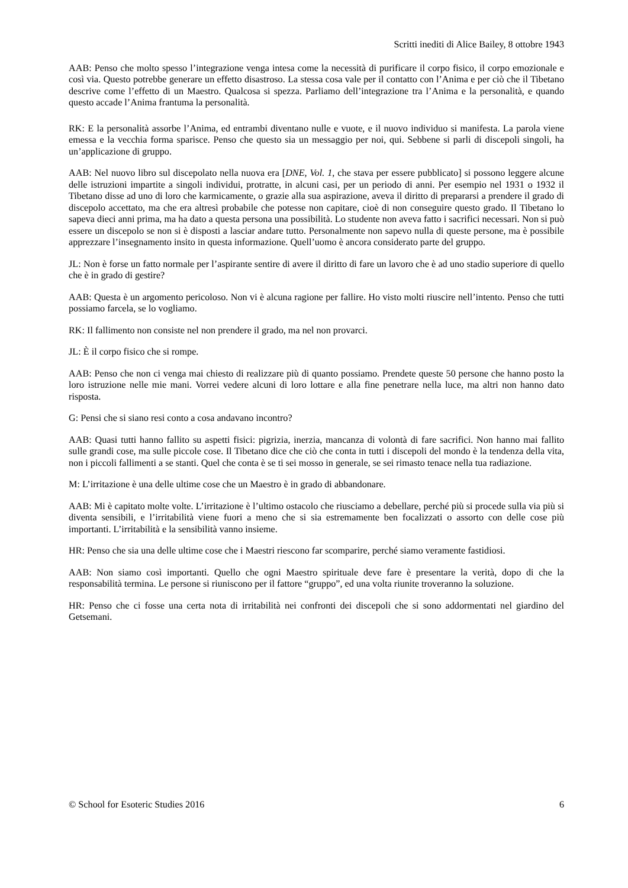Scritti inediti di Alice Bailey, 8 ottobre 1943
AAB: Penso che molto spesso l’integrazione venga intesa come la necessità di purificare il corpo fisico, il corpo emozionale e così via. Questo potrebbe generare un effetto disastroso. La stessa cosa vale per il contatto con l’Anima e per ciò che il Tibetano descrive come l’effetto di un Maestro. Qualcosa si spezza. Parliamo dell’integrazione tra l’Anima e la personalità, e quando questo accade l’Anima frantuma la personalità.
RK: E la personalità assorbe l’Anima, ed entrambi diventano nulle e vuote, e il nuovo individuo si manifesta. La parola viene emessa e la vecchia forma sparisce. Penso che questo sia un messaggio per noi, qui. Sebbene si parli di discepoli singoli, ha un’applicazione di gruppo.
AAB: Nel nuovo libro sul discepolato nella nuova era [DNE, Vol. 1, che stava per essere pubblicato] si possono leggere alcune delle istruzioni impartite a singoli individui, protratte, in alcuni casi, per un periodo di anni. Per esempio nel 1931 o 1932 il Tibetano disse ad uno di loro che karmicamente, o grazie alla sua aspirazione, aveva il diritto di prepararsi a prendere il grado di discepolo accettato, ma che era altresì probabile che potesse non capitare, cioè di non conseguire questo grado. Il Tibetano lo sapeva dieci anni prima, ma ha dato a questa persona una possibilità. Lo studente non aveva fatto i sacrifici necessari. Non si può essere un discepolo se non si è disposti a lasciar andare tutto. Personalmente non sapevo nulla di queste persone, ma è possibile apprezzare l’insegnamento insito in questa informazione. Quell’uomo è ancora considerato parte del gruppo.
JL: Non è forse un fatto normale per l’aspirante sentire di avere il diritto di fare un lavoro che è ad uno stadio superiore di quello che è in grado di gestire?
AAB: Questa è un argomento pericoloso. Non vi è alcuna ragione per fallire. Ho visto molti riuscire nell’intento. Penso che tutti possiamo farcela, se lo vogliamo.
RK: Il fallimento non consiste nel non prendere il grado, ma nel non provarci.
JL: È il corpo fisico che si rompe.
AAB: Penso che non ci venga mai chiesto di realizzare più di quanto possiamo. Prendete queste 50 persone che hanno posto la loro istruzione nelle mie mani. Vorrei vedere alcuni di loro lottare e alla fine penetrare nella luce, ma altri non hanno dato risposta.
G: Pensi che si siano resi conto a cosa andavano incontro?
AAB: Quasi tutti hanno fallito su aspetti fisici: pigrizia, inerzia, mancanza di volontà di fare sacrifici. Non hanno mai fallito sulle grandi cose, ma sulle piccole cose. Il Tibetano dice che ciò che conta in tutti i discepoli del mondo è la tendenza della vita, non i piccoli fallimenti a se stanti. Quel che conta è se ti sei mosso in generale, se sei rimasto tenace nella tua radiazione.
M: L’irritazione è una delle ultime cose che un Maestro è in grado di abbandonare.
AAB: Mi è capitato molte volte. L’irritazione è l’ultimo ostacolo che riusciamo a debellare, perché più si procede sulla via più si diventa sensibili, e l’irritabilità viene fuori a meno che si sia estremamente ben focalizzati o assorto con delle cose più importanti. L’irritabilità e la sensibilità vanno insieme.
HR: Penso che sia una delle ultime cose che i Maestri riescono far scomparire, perché siamo veramente fastidiosi.
AAB: Non siamo così importanti. Quello che ogni Maestro spirituale deve fare è presentare la verità, dopo di che la responsabilità termina. Le persone si riuniscono per il fattore “gruppo”, ed una volta riunite troveranno la soluzione.
HR: Penso che ci fosse una certa nota di irritabilità nei confronti dei discepoli che si sono addormentati nel giardino del Getsemani.
© School for Esoteric Studies 2016 6